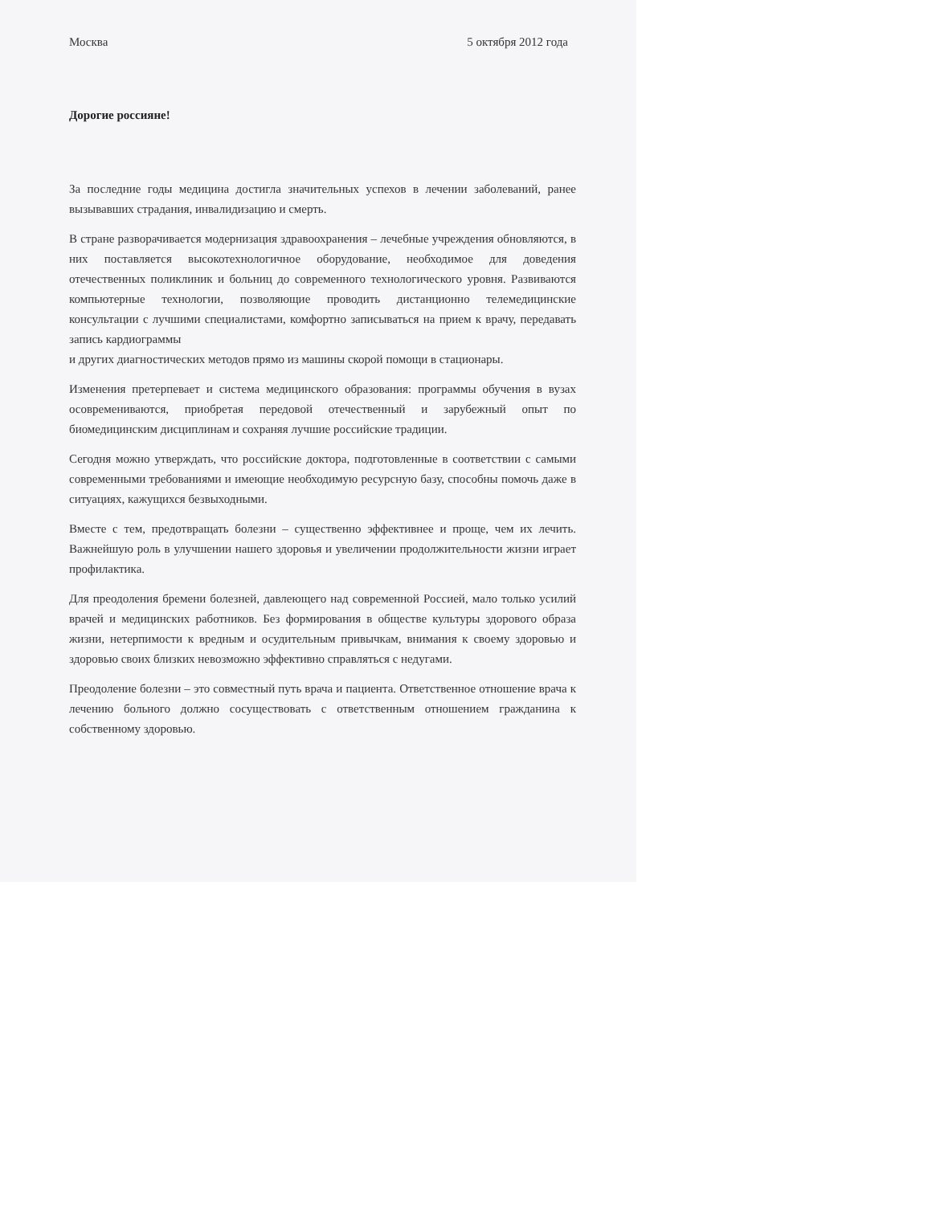Москва 5 октября 2012 года
Дорогие россияне!
За последние годы медицина достигла значительных успехов в лечении заболеваний, ранее вызывавших страдания, инвалидизацию и смерть.
В стране разворачивается модернизация здравоохранения – лечебные учреждения обновляются, в них поставляется высокотехнологичное оборудование, необходимое для доведения отечественных поликлиник и больниц до современного технологического уровня. Развиваются компьютерные технологии, позволяющие проводить дистанционно телемедицинские консультации с лучшими специалистами, комфортно записываться на прием к врачу, передавать запись кардиограммы
и других диагностических методов прямо из машины скорой помощи в стационары.
Изменения претерпевает и система медицинского образования: программы обучения в вузах осовремениваются, приобретая передовой отечественный и зарубежный опыт по биомедицинским дисциплинам и сохраняя лучшие российские традиции.
Сегодня можно утверждать, что российские доктора, подготовленные в соответствии с самыми современными требованиями и имеющие необходимую ресурсную базу, способны помочь даже в ситуациях, кажущихся безвыходными.
Вместе с тем, предотвращать болезни – существенно эффективнее и проще, чем их лечить. Важнейшую роль в улучшении нашего здоровья и увеличении продолжительности жизни играет профилактика.
Для преодоления бремени болезней, давлеющего над современной Россией, мало только усилий врачей и медицинских работников. Без формирования в обществе культуры здорового образа жизни, нетерпимости к вредным и осудительным привычкам, внимания к своему здоровью и здоровью своих близких невозможно эффективно справляться с недугами.
Преодоление болезни – это совместный путь врача и пациента. Ответственное отношение врача к лечению больного должно сосуществовать с ответственным отношением гражданина к собственному здоровью.